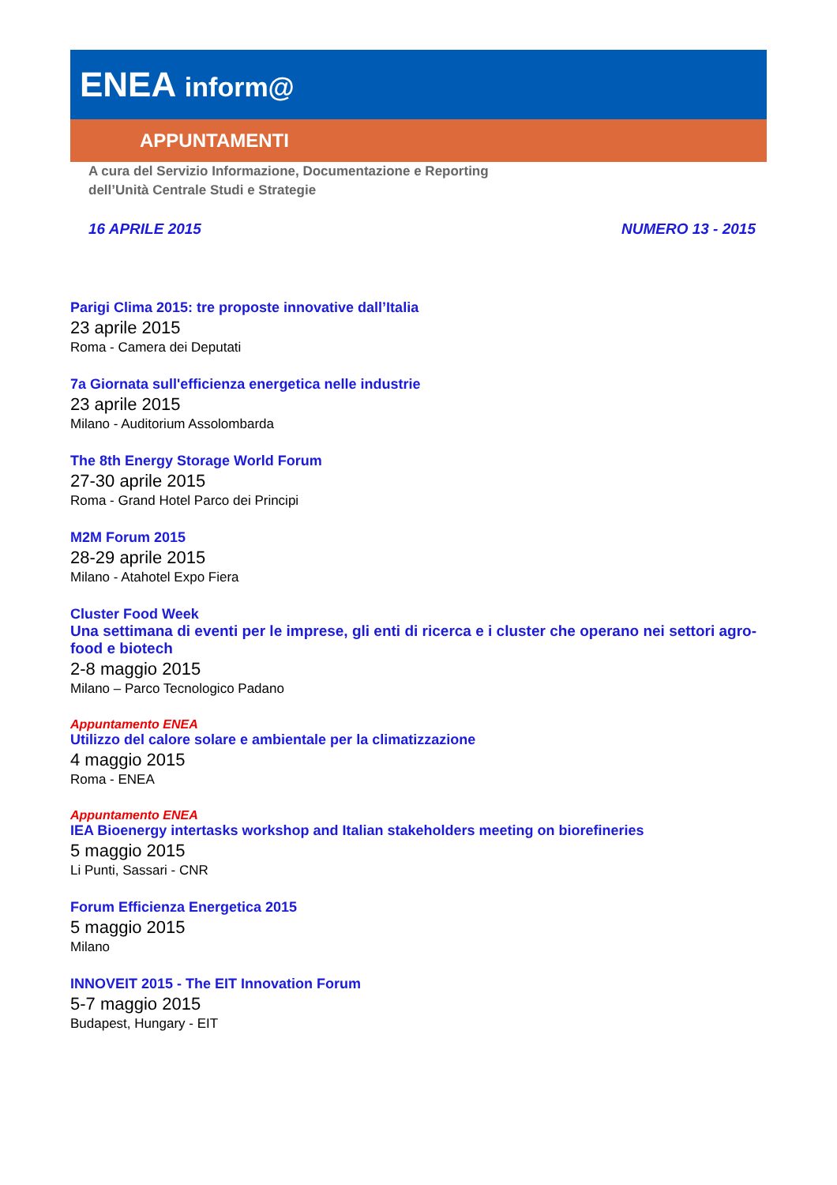ENEA inform@
APPUNTAMENTI
A cura del Servizio Informazione, Documentazione e Reporting
dell’Unità Centrale Studi e Strategie
16 APRILE 2015 NUMERO 13 - 2015
Parigi Clima 2015: tre proposte innovative dall’Italia
23 aprile 2015
Roma - Camera dei Deputati
7a Giornata sull'efficienza energetica nelle industrie
23 aprile 2015
Milano - Auditorium Assolombarda
The 8th Energy Storage World Forum
27-30 aprile 2015
Roma - Grand Hotel Parco dei Principi
M2M Forum 2015
28-29 aprile 2015
Milano - Atahotel Expo Fiera
Cluster Food Week
Una settimana di eventi per le imprese, gli enti di ricerca e i cluster che operano nei settori agro-food e biotech
2-8 maggio 2015
Milano – Parco Tecnologico Padano
Appuntamento ENEA
Utilizzo del calore solare e ambientale per la climatizzazione
4 maggio 2015
Roma - ENEA
Appuntamento ENEA
IEA Bioenergy intertasks workshop and Italian stakeholders meeting on biorefineries
5 maggio 2015
Li Punti, Sassari - CNR
Forum Efficienza Energetica 2015
5 maggio 2015
Milano
INNOVEIT 2015 - The EIT Innovation Forum
5-7 maggio 2015
Budapest, Hungary - EIT